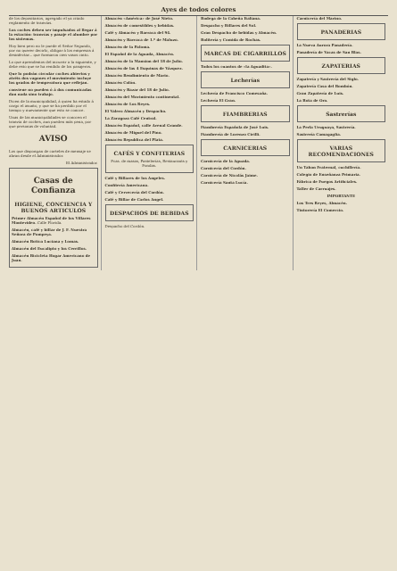Ayes de todos colores
de los depositarios, agregado el ya citado reglamento de tranvías.
Los coches deben ser impulsados al llegar á la estación: tranvías y pasaje el alumbre por los sistemas.
Hoy bien pero no le puede el Señor Segundo, por no querer decirlo, obligar á los empresas á desinfectar... que formaron cien vasos cinto.
Lo que aprendemos del incurrir a la siguiente, y debe esto que se ha rendido de los pasajeros.
Que lo podrán circular coches abiertos y atréis dos vagones el movimiento incluye los grados de temperatura que reflejan.
conviene no pueden ó á dos comunicadas dan nada sino trabajo.
Dicen de la municipalidad, á quien ha estado á cargo el asunto, y que se ha perdido por el tiempo y nuevamente que esto se conoce.
Unas de las municipalidades se conocen el tranvía de coches, aun pueden más pena, por que personas de voluntad.
AVISO
Los que dispongan de carteles de mensaje se abran desde el Administrador.
El Administrador.
Casas de Confianza
HIGIENE, CONCIENCIA Y BUENOS ARTICULOS
Primer Almacén Español de los Villares Montevideo. Calle Florida.
Almacén, café y billar de J. F. Nuestra Señora de Pompeya.
Almacén Botica Luciana y Lomas.
Almacén del Eucalipto y los Cerrillos.
Almacén Bicicleta Hogar Americano de Juan.
Almacén «América» de José Nieto.
Almacén de comestibles y bebidas.
Café y Almacén y Barraca del 94.
Almacén y Barraca de 1.º de Maluzo.
Almacén de la Paloma.
El Español de la Aguada, Almacén.
Almacén de la Mansion del 18 de Julio.
Almacén de las 4 Esquinas de Vázquez.
Almacén Rendimiento de Mario.
Almacén Colón.
Almacén y Bazar del 18 de Julio.
Almacén del Movimiento continental.
Almacén de Los Reyes.
El Valero Almacén y Despacho.
La Zaragoza Café Central.
Almacén Español, calle Arenal Grande.
Almacén de Miguel del Pino.
Almacén Republica del Plata.
CAFÉS Y CONFITERIAS
Fcas. de masas, Pastelerías, Restaurants y Fondas.
Café y Billares de los Angeles.
Confitería Americana.
Café y Cervecería del Cordón.
Café y Billar de Carlos Angel.
DESPACHOS DE BEBIDAS
Despacho del Cordón.
Bodega de la Cabeña Italiana.
Despacho y Billares del Sol.
Gran Despacho de bebidas y Almacén.
Bolitería y Comida de Rochas.
MARCAS DE CIGARRILLOS
Todos los cuantos de «la Aguadita».
Lecherías
Lechería de Francisco Comesaña.
Lechería El Gran.
FIAMBRERIAS
Fiambrería Española de José Luis.
Fiambrería de Lorenzo Cirilli.
CARNICERIAS
Carnicería de la Aguada.
Carnicería del Cordón.
Carnicería de Nicolás Jaime.
Carnicería Santa Lucía.
Carnicería del Marino.
PANADERIAS
La Nueva Aurora Panadería.
Panadería de Vacas de San Blas.
ZAPATERIAS
Zapatería y Sastrería del Siglo.
Zapatería Casa del Bombón.
Gran Zapatería de Luis.
La Bota de Oro.
Sastrerías
La Perla Uruguaya, Sastrería.
Sastrería Camagaglia.
VARIAS RECOMENDACIONES
Un Tahon Fraternal, cuchillería.
Colegio de Enseñanza Primaria.
Fábrica de Fuegos Artificiales.
Taller de Carruajes.
IMPORTANTE
Los Tres Reyes, Almacén.
Tintorería El Comercio.